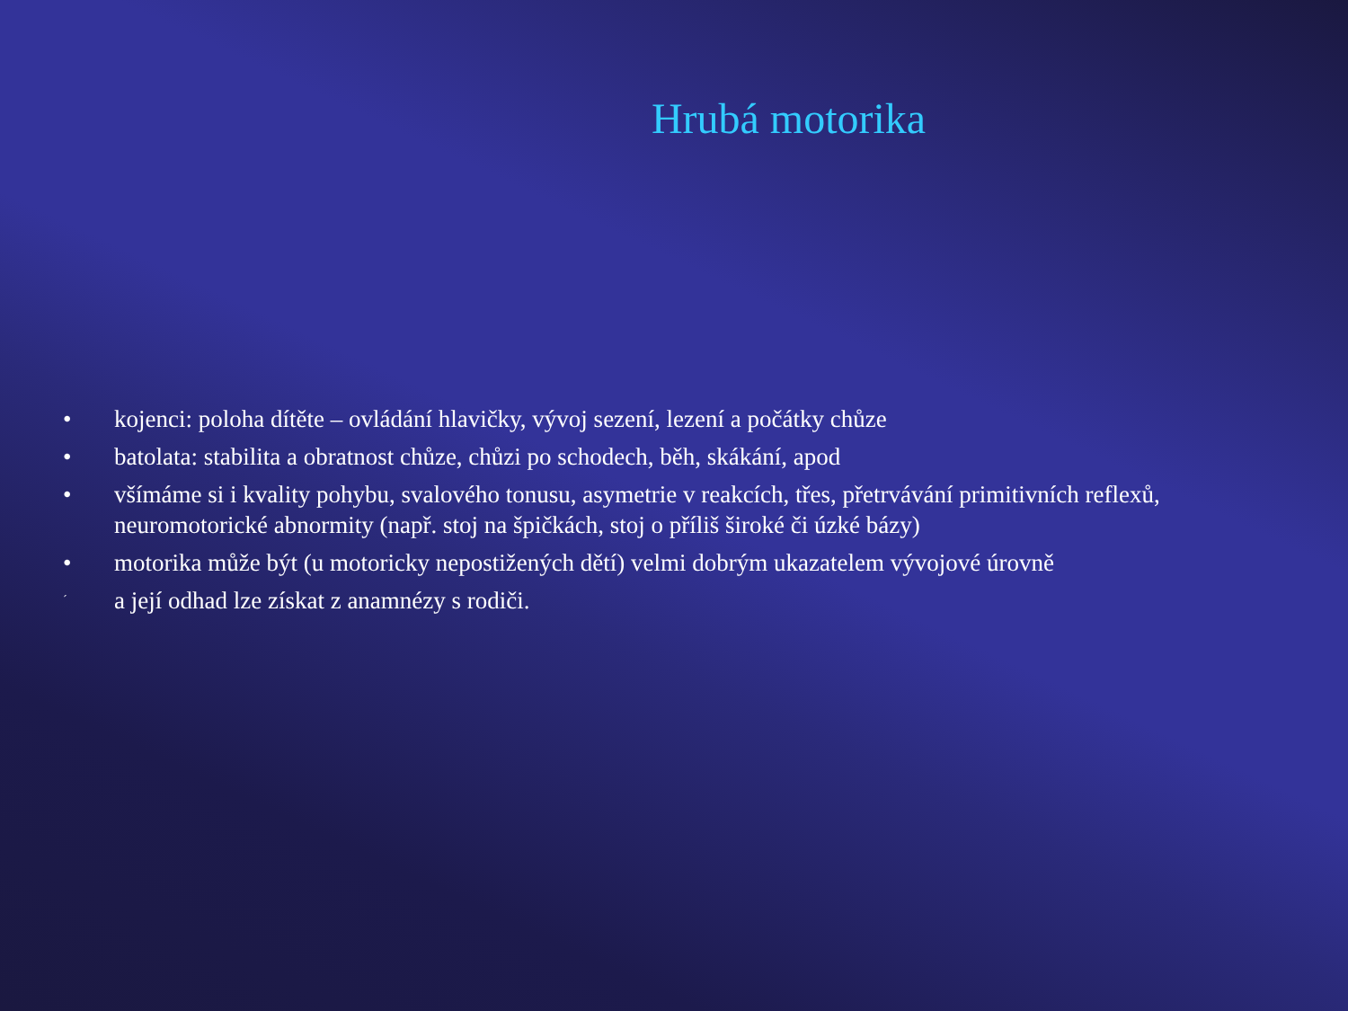Hrubá motorika
• kojenci: poloha dítěte – ovládání hlavičky, vývoj sezení, lezení a počátky chůze
• batolata: stabilita a obratnost chůze, chůzi po schodech, běh, skákání, apod
• všímáme si i kvality pohybu, svalového tonusu, asymetrie v reakcích, třes, přetrvávání primitivních reflexů, neuromotorické abnormity (např. stoj na špičkách, stoj o příliš široké či úzké bázy)
• motorika může být (u motoricky nepostižených dětí) velmi dobrým ukazatelem vývojové úrovně
´ a její odhad lze získat z anamnézy s rodiči.